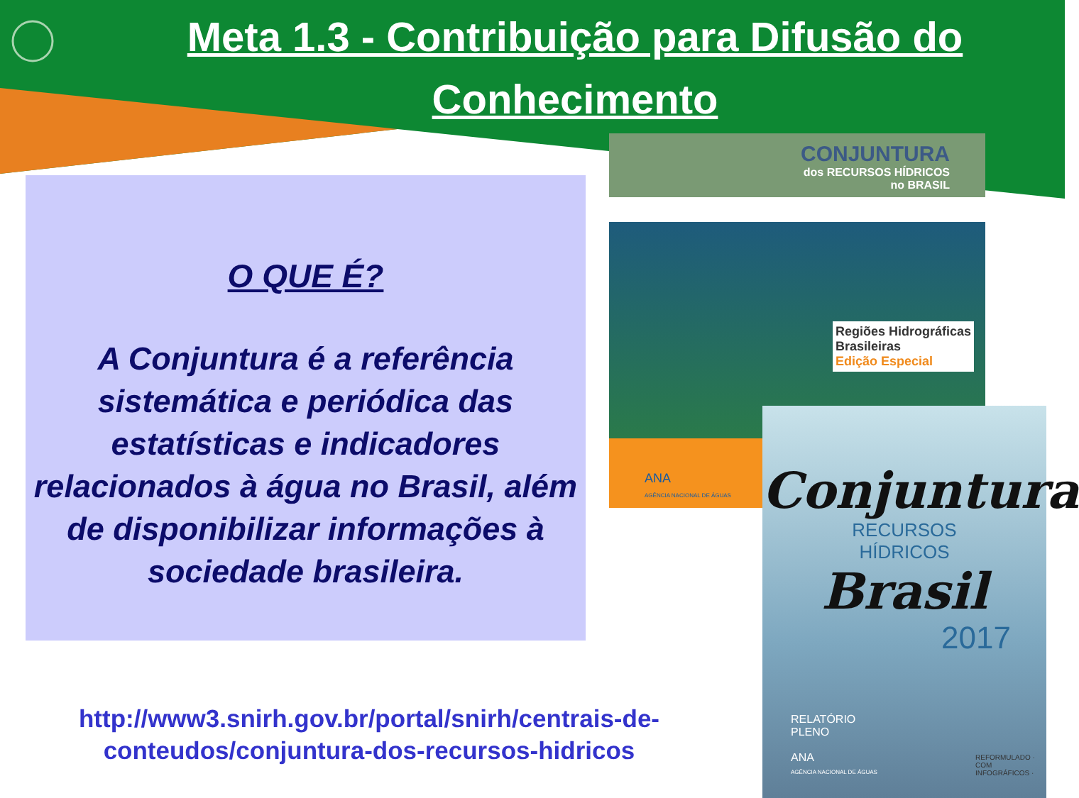Meta 1.3 - Contribuição para Difusão do Conhecimento
O QUE É?
A Conjuntura é a referência sistemática e periódica das estatísticas e indicadores relacionados à água no Brasil, além de disponibilizar informações à sociedade brasileira.
CONJUNTURA
dos RECURSOS HÍDRICOS
no BRASIL
Regiões Hidrográficas
Brasileiras
Edição Especial
ANA
AGÊNCIA NACIONAL DE ÁGUAS
Conjuntura
RECURSOS
HÍDRICOS
Brasil
2017
RELATÓRIO
PLENO
ANA
AGÊNCIA NACIONAL DE ÁGUAS
REFORMULADO · COM INFOGRÁFICOS ·
http://www3.snirh.gov.br/portal/snirh/centrais-de-conteudos/conjuntura-dos-recursos-hidricos